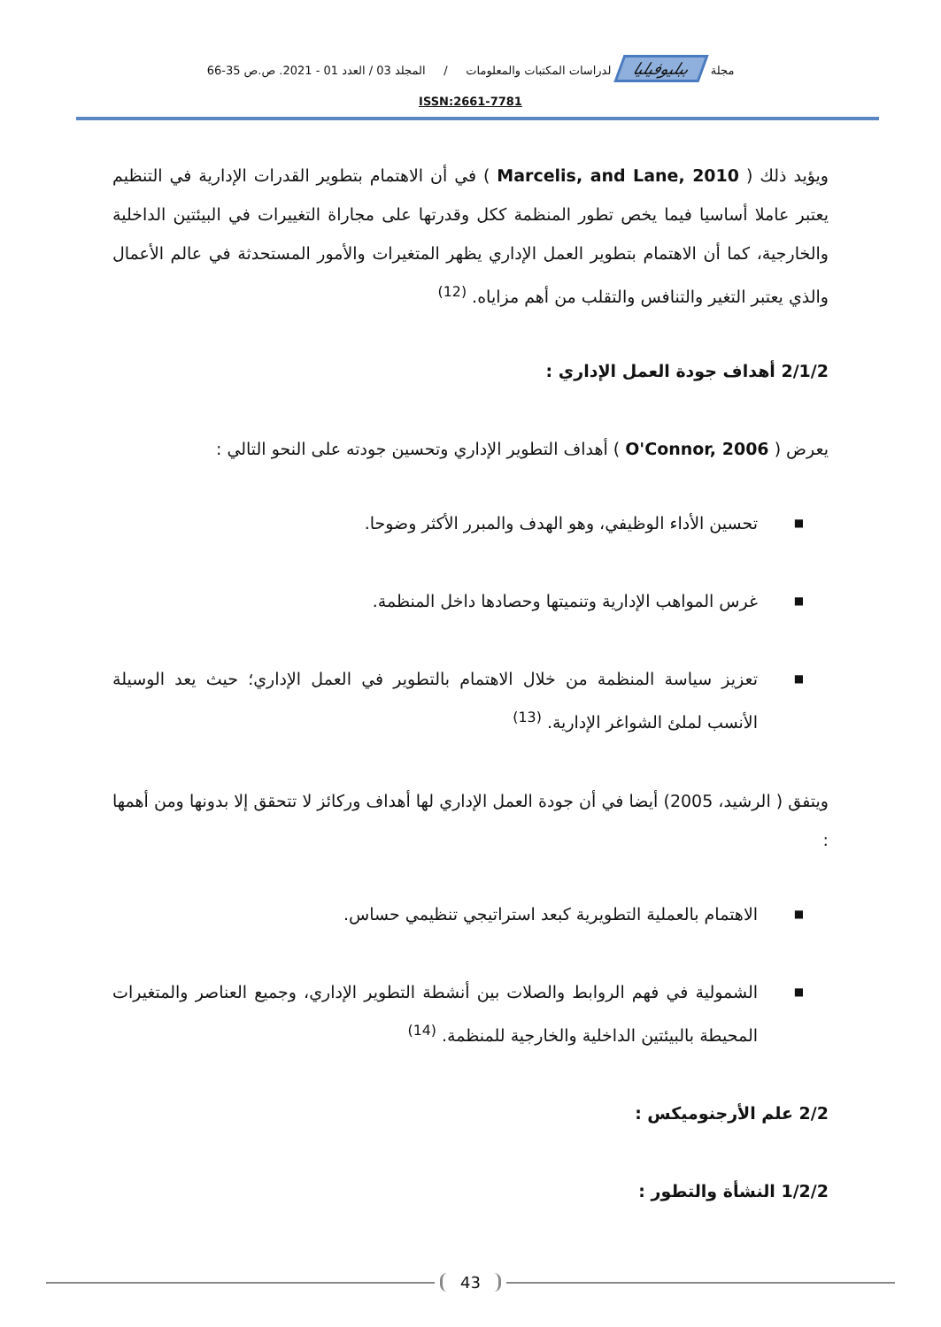مجلة ببليوفيليا لدراسات المكتبات والمعلومات / المجلد 03 / العدد 01 - 2021. ص.ص 35-66
ISSN:2661-7781
ويؤيد ذلك ( Marcelis, and Lane, 2010 ) في أن الاهتمام بتطوير القدرات الإدارية في التنظيم يعتبر عاملا أساسيا فيما يخص تطور المنظمة ككل وقدرتها على مجاراة التغييرات في البيئتين الداخلية والخارجية، كما أن الاهتمام بتطوير العمل الإداري يظهر المتغيرات والأمور المستحدثة في عالم الأعمال والذي يعتبر التغير والتنافس والتقلب من أهم مزاياه. <sup>(12)</sup>
2/1/2 أهداف جودة العمل الإداري :
يعرض ( O'Connor, 2006 ) أهداف التطوير الإداري وتحسين جودته على النحو التالي :
■ تحسين الأداء الوظيفي، وهو الهدف والمبرر الأكثر وضوحا.
■ غرس المواهب الإدارية وتنميتها وحصادها داخل المنظمة.
■ تعزيز سياسة المنظمة من خلال الاهتمام بالتطوير في العمل الإداري؛ حيث يعد الوسيلة الأنسب لملئ الشواغر الإدارية. <sup>(13)</sup>
ويتفق ( الرشيد، 2005) أيضا في أن جودة العمل الإداري لها أهداف وركائز لا تتحقق إلا بدونها ومن أهمها :
■ الاهتمام بالعملية التطويرية كبعد استراتيجي تنظيمي حساس.
■ الشمولية في فهم الروابط والصلات بين أنشطة التطوير الإداري، وجميع العناصر والمتغيرات المحيطة بالبيئتين الداخلية والخارجية للمنظمة. <sup>(14)</sup>
2/2 علم الأرجنوميكس :
1/2/2 النشأة والتطور :
43